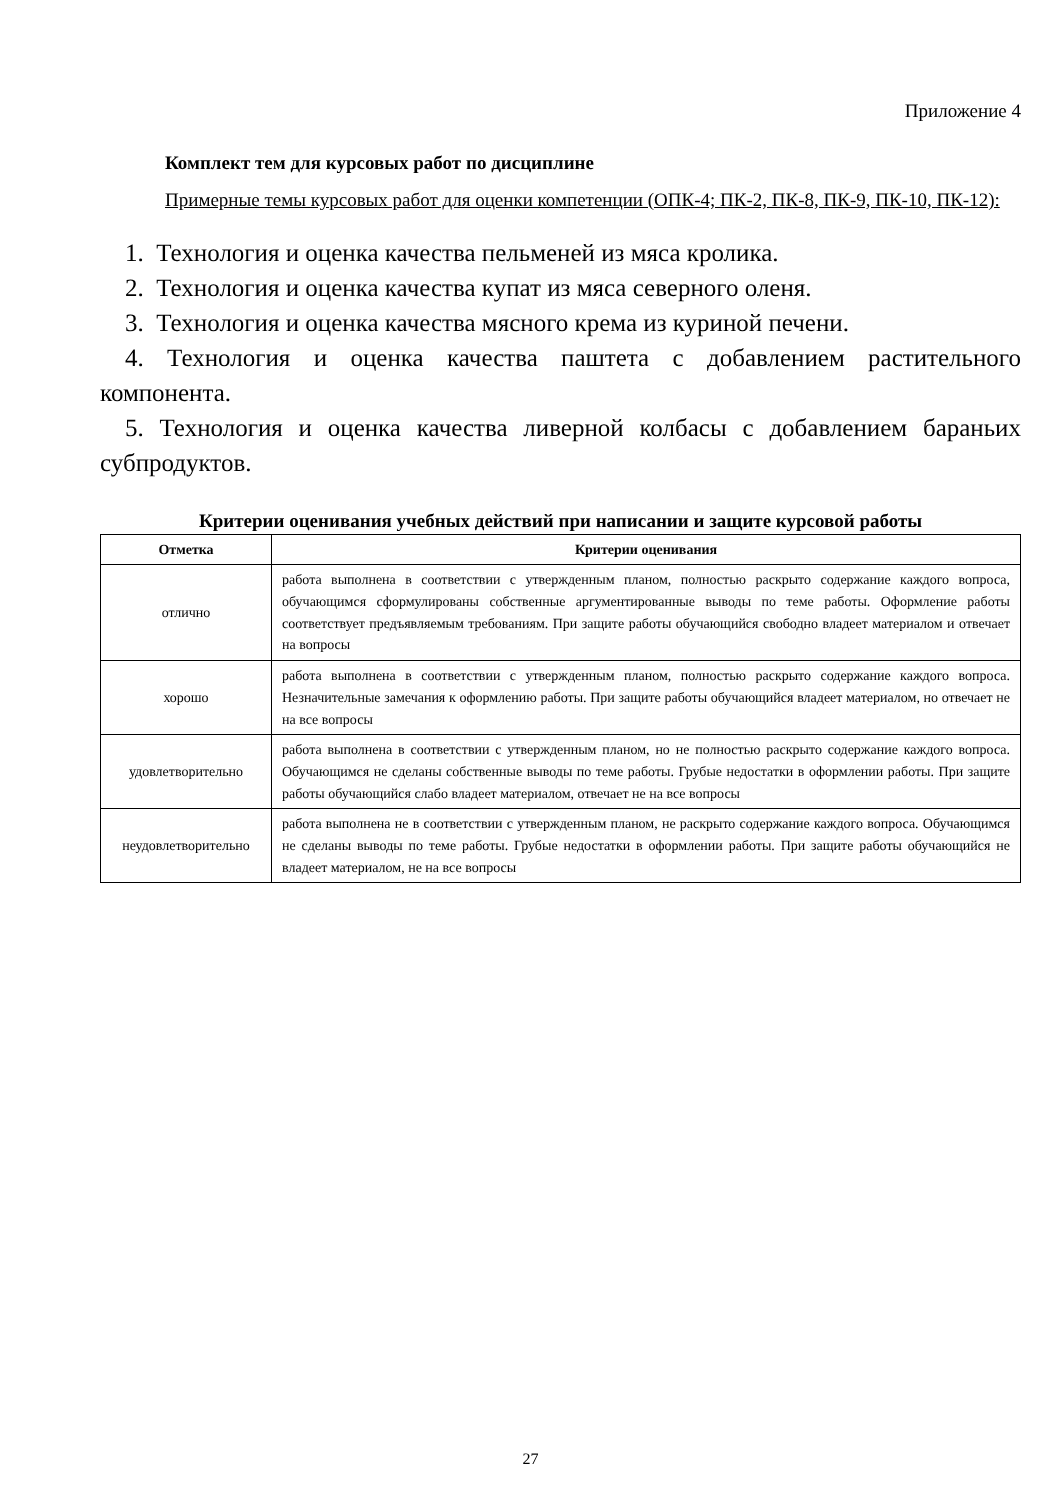Приложение 4
Комплект тем для курсовых работ по дисциплине
Примерные темы курсовых работ для оценки компетенции (ОПК-4; ПК-2, ПК-8, ПК-9, ПК-10, ПК-12):
1. Технология и оценка качества пельменей из мяса кролика.
2. Технология и оценка качества купат из мяса северного оленя.
3. Технология и оценка качества мясного крема из куриной печени.
4. Технология и оценка качества паштета с добавлением растительного компонента.
5. Технология и оценка качества ливерной колбасы с добавлением бараньих субпродуктов.
Критерии оценивания учебных действий при написании и защите курсовой работы
| Отметка | Критерии оценивания |
| --- | --- |
| отлично | работа выполнена в соответствии с утвержденным планом, полностью раскрыто содержание каждого вопроса, обучающимся сформулированы собственные аргументированные выводы по теме работы. Оформление работы соответствует предъявляемым требованиям. При защите работы обучающийся свободно владеет материалом и отвечает на вопросы |
| хорошо | работа выполнена в соответствии с утвержденным планом, полностью раскрыто содержание каждого вопроса. Незначительные замечания к оформлению работы. При защите работы обучающийся владеет материалом, но отвечает не на все вопросы |
| удовлетворительно | работа выполнена в соответствии с утвержденным планом, но не полностью раскрыто содержание каждого вопроса. Обучающимся не сделаны собственные выводы по теме работы. Грубые недостатки в оформлении работы. При защите работы обучающийся слабо владеет материалом, отвечает не на все вопросы |
| неудовлетворительно | работа выполнена не в соответствии с утвержденным планом, не раскрыто содержание каждого вопроса. Обучающимся не сделаны выводы по теме работы. Грубые недостатки в оформлении работы. При защите работы обучающийся не владеет материалом, не на все вопросы |
27